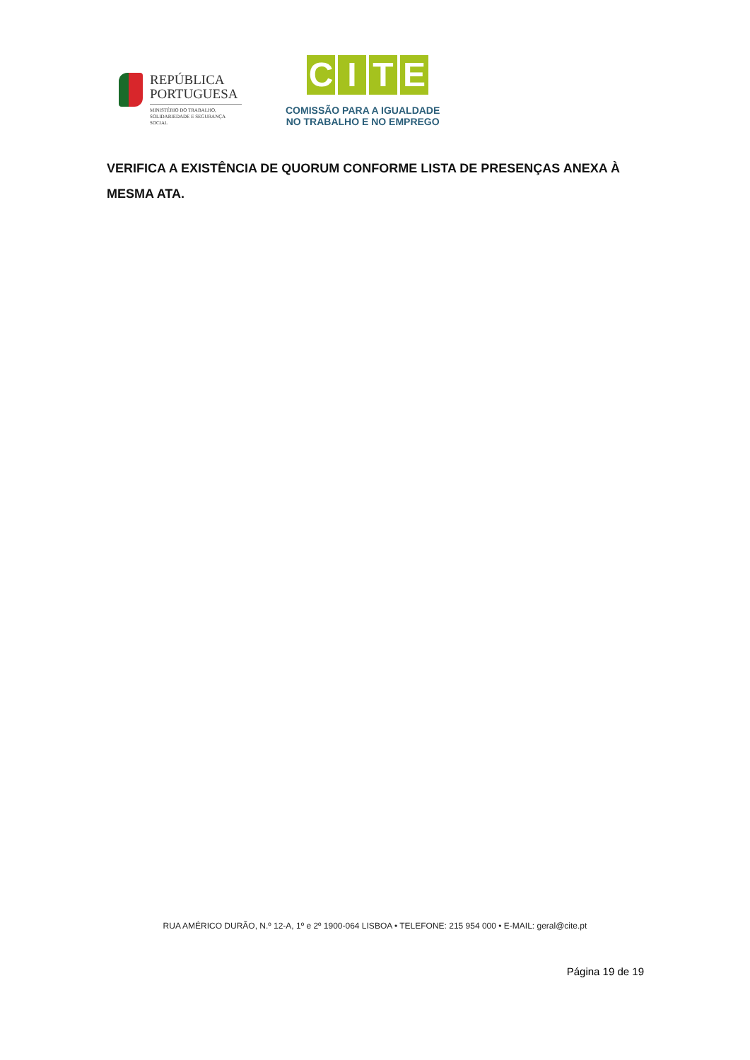REPÚBLICA
PORTUGUESA
MINISTÉRIO DO TRABALHO,
SOLIDARIEDADE E SEGURANÇA
SOCIAL
C I T E
COMISSÃO PARA A IGUALDADE
NO TRABALHO E NO EMPREGO
VERIFICA A EXISTÊNCIA DE QUORUM CONFORME LISTA DE PRESENÇAS ANEXA À MESMA ATA.
RUA AMÉRICO DURÃO, N.º 12-A, 1º e 2º 1900-064 LISBOA • TELEFONE: 215 954 000 • E-MAIL: geral@cite.pt
Página 19 de 19